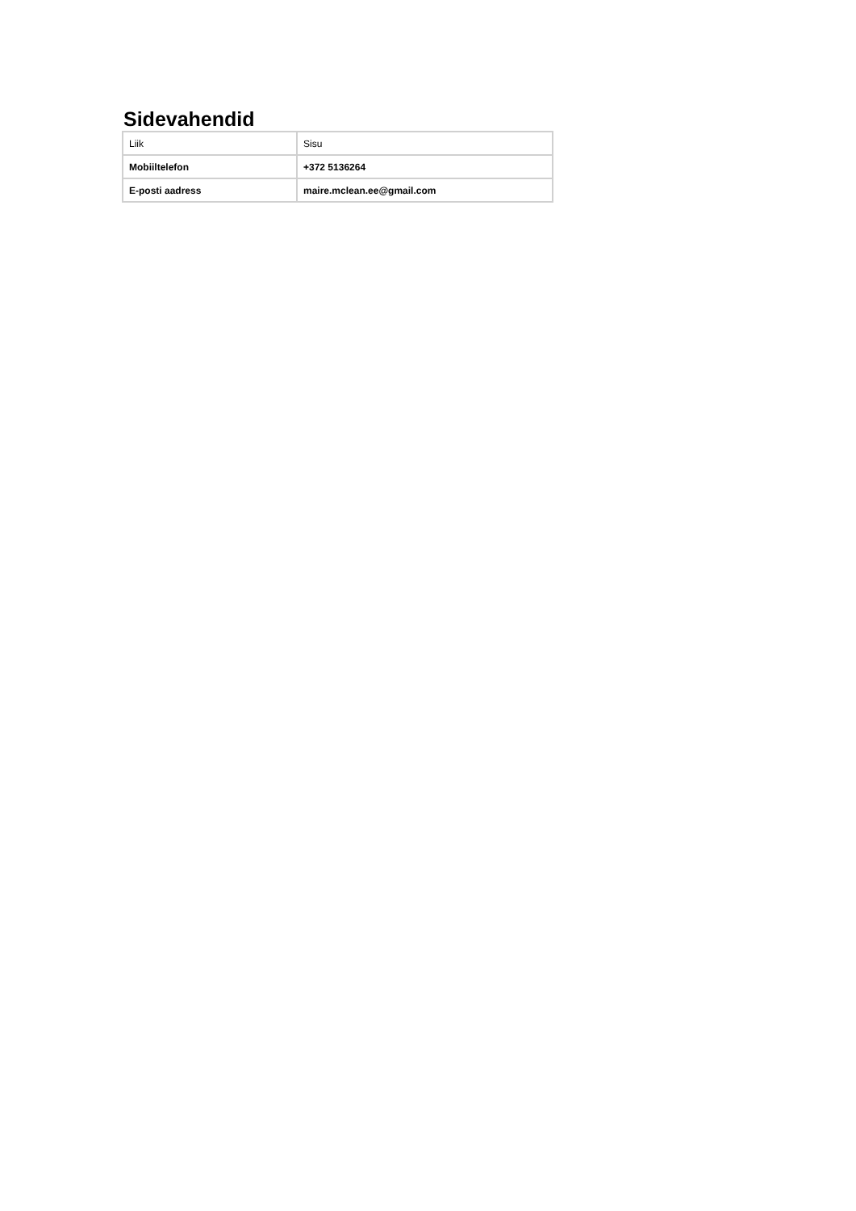Sidevahendid
| Liik | Sisu |
| --- | --- |
| Mobiiltelefon | +372 5136264 |
| E-posti aadress | maire.mclean.ee@gmail.com |